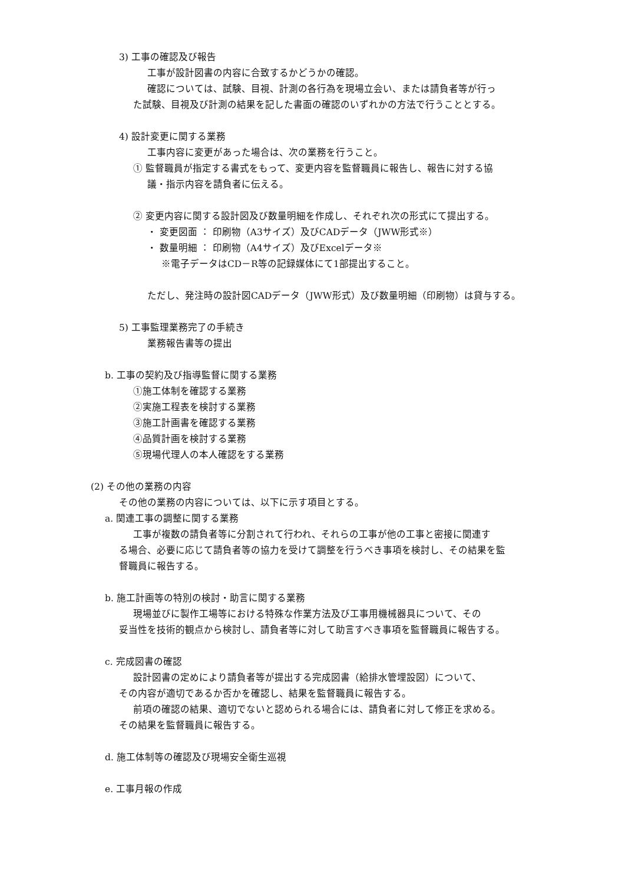3) 工事の確認及び報告
工事が設計図書の内容に合致するかどうかの確認。
確認については、試験、目視、計測の各行為を現場立会い、または請負者等が行っ
た試験、目視及び計測の結果を記した書面の確認のいずれかの方法で行うこととする。
4) 設計変更に関する業務
工事内容に変更があった場合は、次の業務を行うこと。
① 監督職員が指定する書式をもって、変更内容を監督職員に報告し、報告に対する協
議・指示内容を請負者に伝える。
② 変更内容に関する設計図及び数量明細を作成し、それぞれ次の形式にて提出する。
・ 変更図面 ： 印刷物（A3サイズ）及びCADデータ（JWW形式※）
・ 数量明細 ： 印刷物（A4サイズ）及びExcelデータ※
※電子データはCD－R等の記録媒体にて1部提出すること。
ただし、発注時の設計図CADデータ（JWW形式）及び数量明細（印刷物）は貸与する。
5) 工事監理業務完了の手続き
業務報告書等の提出
b. 工事の契約及び指導監督に関する業務
①施工体制を確認する業務
②実施工程表を検討する業務
③施工計画書を確認する業務
④品質計画を検討する業務
⑤現場代理人の本人確認をする業務
(2) その他の業務の内容
その他の業務の内容については、以下に示す項目とする。
a. 関連工事の調整に関する業務
工事が複数の請負者等に分割されて行われ、それらの工事が他の工事と密接に関連す
る場合、必要に応じて請負者等の協力を受けて調整を行うべき事項を検討し、その結果を監
督職員に報告する。
b. 施工計画等の特別の検討・助言に関する業務
現場並びに製作工場等における特殊な作業方法及び工事用機械器具について、その
妥当性を技術的観点から検討し、請負者等に対して助言すべき事項を監督職員に報告する。
c. 完成図書の確認
設計図書の定めにより請負者等が提出する完成図書（給排水管埋設図）について、
その内容が適切であるか否かを確認し、結果を監督職員に報告する。
前項の確認の結果、適切でないと認められる場合には、請負者に対して修正を求める。
その結果を監督職員に報告する。
d. 施工体制等の確認及び現場安全衛生巡視
e. 工事月報の作成